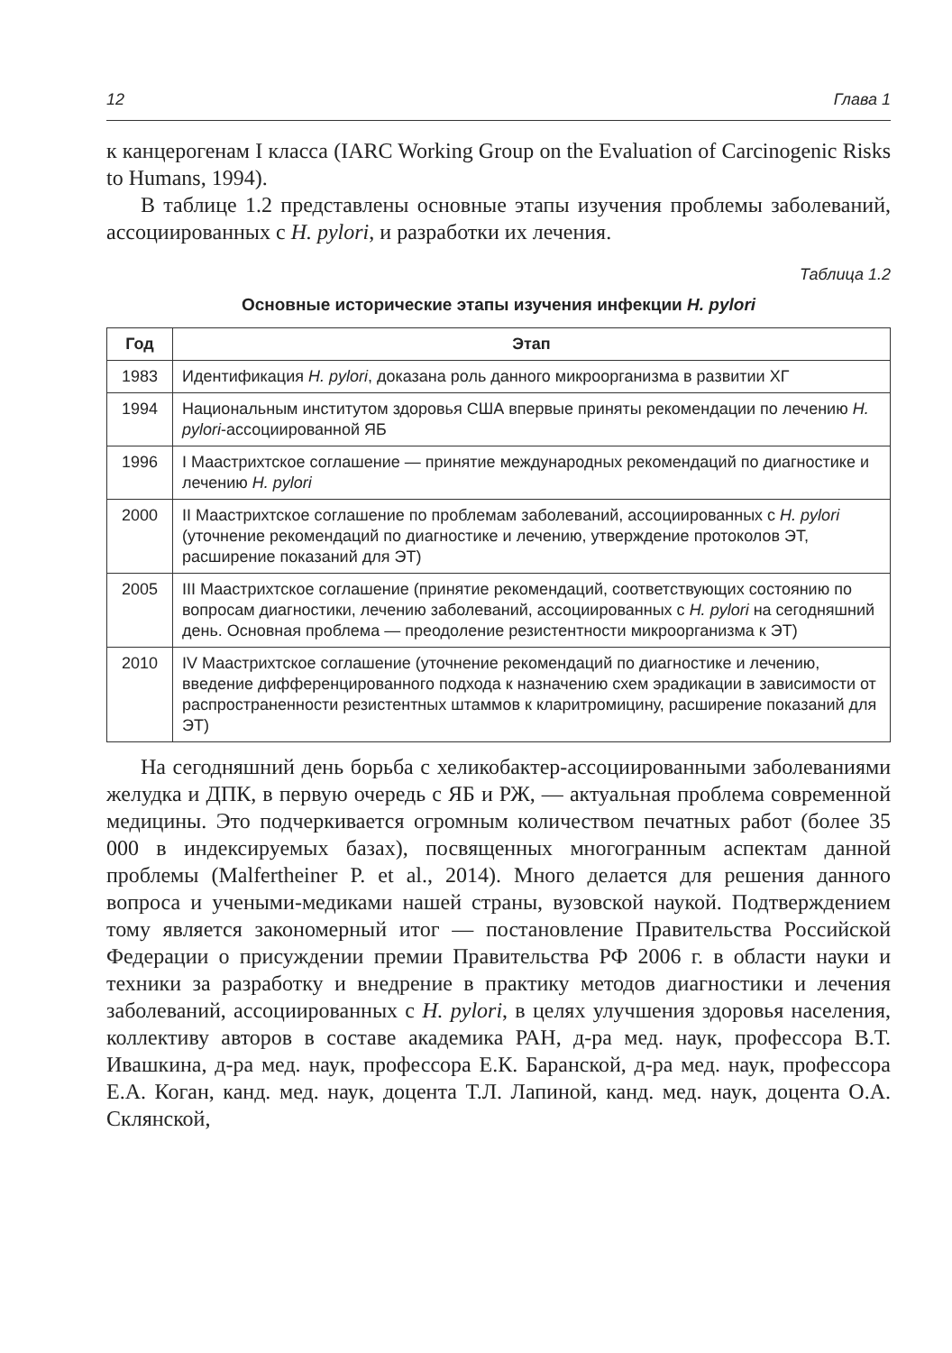12 Глава 1
к канцерогенам I класса (IARC Working Group on the Evaluation of Carcinogenic Risks to Humans, 1994).
В таблице 1.2 представлены основные этапы изучения проблемы заболеваний, ассоциированных с H. pylori, и разработки их лечения.
Таблица 1.2
Основные исторические этапы изучения инфекции H. pylori
| Год | Этап |
| --- | --- |
| 1983 | Идентификация H. pylori , доказана роль данного микроорганизма в развитии ХГ |
| 1994 | Национальным институтом здоровья США впервые приняты рекомендации по лечению H. pylori -ассоциированной ЯБ |
| 1996 | I Маастрихтское соглашение — принятие международных рекомендаций по диагностике и лечению H. pylori |
| 2000 | II Маастрихтское соглашение по проблемам заболеваний, ассоциированных с H. pylori (уточнение рекомендаций по диагностике и лечению, утверждение протоколов ЭТ, расширение показаний для ЭТ) |
| 2005 | III Маастрихтское соглашение (принятие рекомендаций, соответствующих состоянию по вопросам диагностики, лечению заболеваний, ассоциированных с H. pylori на сегодняшний день. Основная проблема — преодоление резистентности микроорганизма к ЭТ) |
| 2010 | IV Маастрихтское соглашение (уточнение рекомендаций по диагностике и лечению, введение дифференцированного подхода к назначению схем эрадикации в зависимости от распространенности резистентных штаммов к кларитромицину, расширение показаний для ЭТ) |
На сегодняшний день борьба с хеликобактер-ассоциированными заболеваниями желудка и ДПК, в первую очередь с ЯБ и РЖ, — актуальная проблема современной медицины. Это подчеркивается огромным количеством печатных работ (более 35 000 в индексируемых базах), посвященных многогранным аспектам данной проблемы (Malfertheiner P. et al., 2014). Много делается для решения данного вопроса и учеными-медиками нашей страны, вузовской наукой. Подтверждением тому является закономерный итог — постановление Правительства Российской Федерации о присуждении премии Правительства РФ 2006 г. в области науки и техники за разработку и внедрение в практику методов диагностики и лечения заболеваний, ассоциированных с H. pylori, в целях улучшения здоровья населения, коллективу авторов в составе академика РАН, д-ра мед. наук, профессора В.Т. Ивашкина, д-ра мед. наук, профессора Е.К. Баранской, д-ра мед. наук, профессора Е.А. Коган, канд. мед. наук, доцента Т.Л. Лапиной, канд. мед. наук, доцента О.А. Склянской,